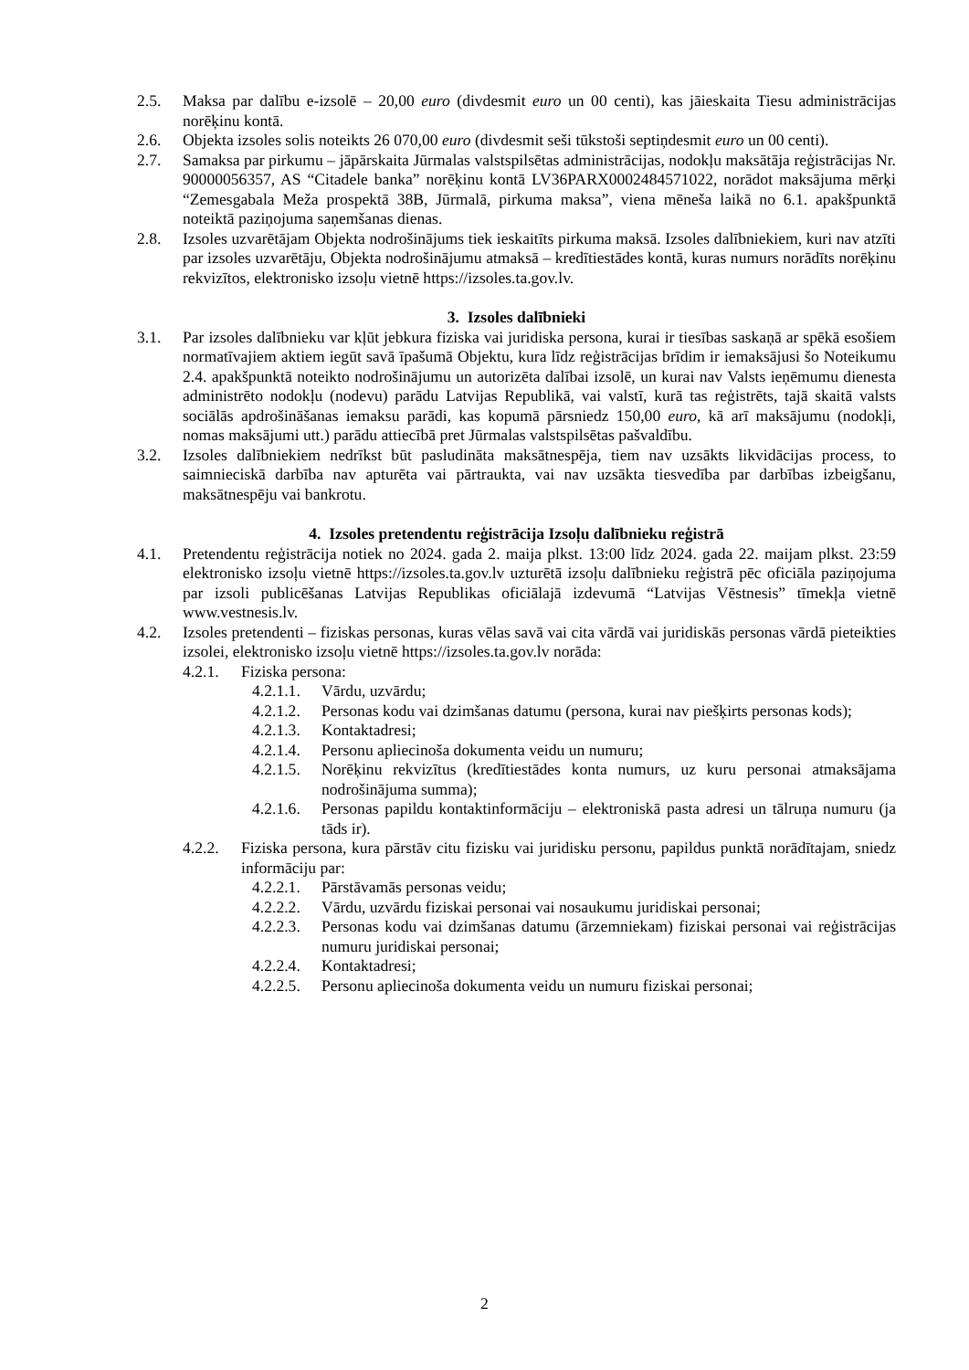2.5. Maksa par dalību e-izsolē – 20,00 euro (divdesmit euro un 00 centi), kas jāieskaita Tiesu administrācijas norēķinu kontā.
2.6. Objekta izsoles solis noteikts 26 070,00 euro (divdesmit seši tūkstoši septiņdesmit euro un 00 centi).
2.7. Samaksa par pirkumu – jāpārskaita Jūrmalas valstspilsētas administrācijas, nodokļu maksātāja reģistrācijas Nr. 90000056357, AS “Citadele banka” norēķinu kontā LV36PARX0002484571022, norādot maksājuma mērķi “Zemesgabala Meža prospektā 38B, Jūrmalā, pirkuma maksa”, viena mēneša laikā no 6.1. apakšpunktā noteiktā paziņojuma saņemšanas dienas.
2.8. Izsoles uzvarētājam Objekta nodrošinājums tiek ieskaitīts pirkuma maksā. Izsoles dalībniekiem, kuri nav atzīti par izsoles uzvarētāju, Objekta nodrošinājumu atmaksā – kredītiestādes kontā, kuras numurs norādīts norēķinu rekvizītos, elektronisko izsoļu vietnē https://izsoles.ta.gov.lv.
3. Izsoles dalībnieki
3.1. Par izsoles dalībnieku var kļūt jebkura fiziska vai juridiska persona, kurai ir tiesības saskaņā ar spēkā esošiem normatīvajiem aktiem iegūt savā īpašumā Objektu, kura līdz reģistrācijas brīdim ir iemaksājusi šo Noteikumu 2.4. apakšpunktā noteikto nodrošinājumu un autorizēta dalībai izsolē, un kurai nav Valsts ieņēmumu dienesta administrēto nodokļu (nodevu) parādu Latvijas Republikā, vai valstī, kurā tas reģistrēts, tajā skaitā valsts sociālās apdrošināšanas iemaksu parādi, kas kopumā pārsniedz 150,00 euro, kā arī maksājumu (nodokļi, nomas maksājumi utt.) parādu attiecībā pret Jūrmalas valstspilsētas pašvaldību.
3.2. Izsoles dalībniekiem nedrīkst būt pasludināta maksātnespēja, tiem nav uzsākts likvidācijas process, to saimnieciskā darbība nav apturēta vai pārtraukta, vai nav uzsākta tiesvedība par darbības izbeigšanu, maksātnespēju vai bankrotu.
4. Izsoles pretendentu reģistrācija Izsoļu dalībnieku reģistrā
4.1. Pretendentu reģistrācija notiek no 2024. gada 2. maija plkst. 13:00 līdz 2024. gada 22. maijam plkst. 23:59 elektronisko izsoļu vietnē https://izsoles.ta.gov.lv uzturētā izsoļu dalībnieku reģistrā pēc oficiāla paziņojuma par izsoli publicēšanas Latvijas Republikas oficiālajā izdevumā “Latvijas Vēstnesis” tīmekļa vietnē www.vestnesis.lv.
4.2. Izsoles pretendenti – fiziskas personas, kuras vēlas savā vai cita vārdā vai juridiskās personas vārdā pieteikties izsolei, elektronisko izsoļu vietnē https://izsoles.ta.gov.lv norāda:
4.2.1. Fiziska persona:
4.2.1.1. Vārdu, uzvārdu;
4.2.1.2. Personas kodu vai dzimšanas datumu (persona, kurai nav piešķirts personas kods);
4.2.1.3. Kontaktadresi;
4.2.1.4. Personu apliecinoša dokumenta veidu un numuru;
4.2.1.5. Norēķinu rekvizītus (kredītiestādes konta numurs, uz kuru personai atmaksājama nodrošinājuma summa);
4.2.1.6. Personas papildu kontaktinformāciju – elektroniskā pasta adresi un tālruņa numuru (ja tāds ir).
4.2.2. Fiziska persona, kura pārstāv citu fizisku vai juridisku personu, papildus punktā norādītajam, sniedz informāciju par:
4.2.2.1. Pārstāvamās personas veidu;
4.2.2.2. Vārdu, uzvārdu fiziskai personai vai nosaukumu juridiskai personai;
4.2.2.3. Personas kodu vai dzimšanas datumu (ārzemniekam) fiziskai personai vai reģistrācijas numuru juridiskai personai;
4.2.2.4. Kontaktadresi;
4.2.2.5. Personu apliecinoša dokumenta veidu un numuru fiziskai personai;
2